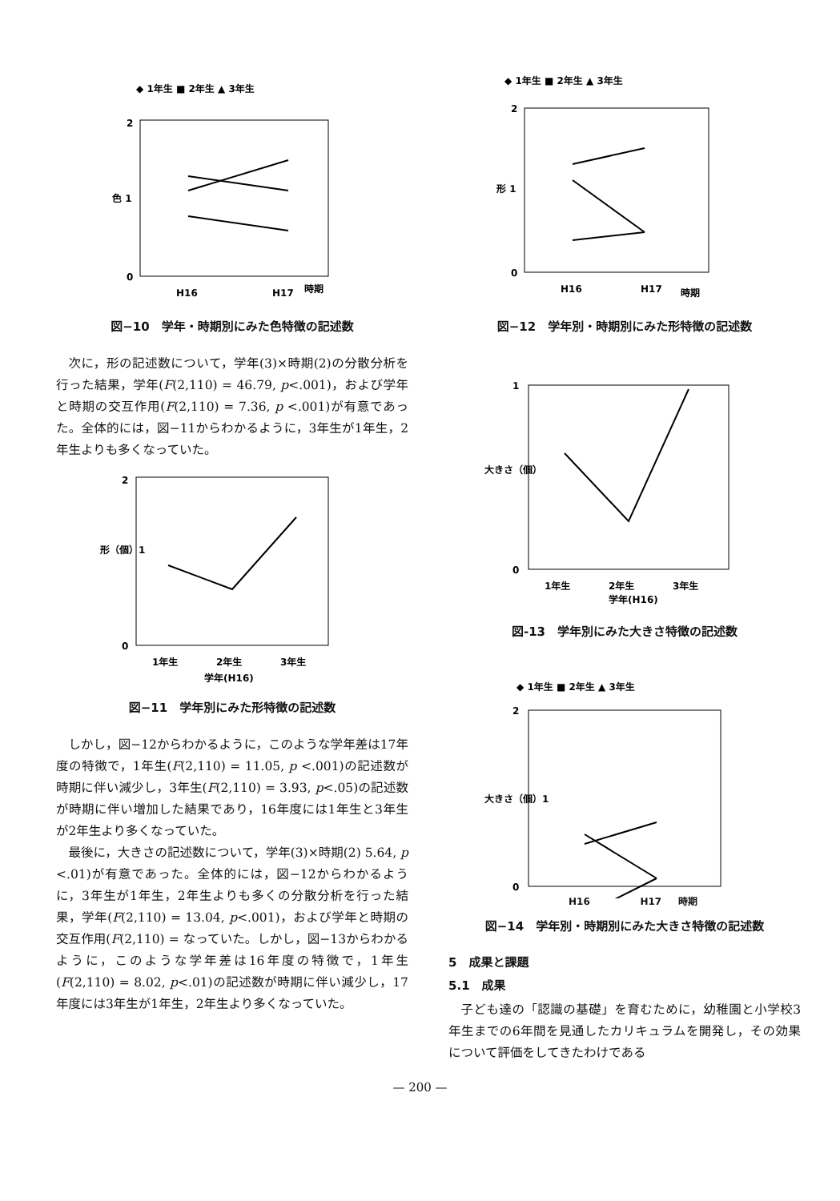◆ 1年生 ■ 2年生 ▲ 3年生
2
色 1
0
H16
H17
時期
図−10　学年・時期別にみた色特徴の記述数
次に，形の記述数について，学年(3)×時期(2)の分散分析を行った結果，学年(F(2,110) = 46.79, p<.001)，および学年と時期の交互作用(F(2,110) = 7.36, p <.001)が有意であった。全体的には，図−11からわかるように，3年生が1年生，2年生よりも多くなっていた。
2
形（個）1
0
1年生
2年生
3年生
学年(H16)
図−11　学年別にみた形特徴の記述数
しかし，図−12からわかるように，このような学年差は17年度の特徴で，1年生(F(2,110) = 11.05, p <.001)の記述数が時期に伴い減少し，3年生(F(2,110) = 3.93, p<.05)の記述数が時期に伴い増加した結果であり，16年度には1年生と3年生が2年生より多くなっていた。
最後に，大きさの記述数について，学年(3)×時期(2) 5.64, p <.01)が有意であった。全体的には，図−12からわかるように，3年生が1年生，2年生よりも多くの分散分析を行った結果，学年(F(2,110) = 13.04, p<.001)，および学年と時期の交互作用(F(2,110) = なっていた。しかし，図−13からわかるように，このような学年差は16年度の特徴で，1年生(F(2,110) = 8.02, p<.01)の記述数が時期に伴い減少し，17年度には3年生が1年生，2年生より多くなっていた。
◆ 1年生 ■ 2年生 ▲ 3年生
2
形 1
0
H16
H17
時期
図−12　学年別・時期別にみた形特徴の記述数
1
大きさ（個）
0
1年生
2年生
3年生
学年(H16)
図-13　学年別にみた大きさ特徴の記述数
◆ 1年生 ■ 2年生 ▲ 3年生
2
大きさ（個）1
0
H16 H17 時期
図−14　学年別・時期別にみた大きさ特徴の記述数
5　成果と課題
5.1　成果
子ども達の「認識の基礎」を育むために，幼稚園と小学校3年生までの6年間を見通したカリキュラムを開発し，その効果について評価をしてきたわけである
— 200 —